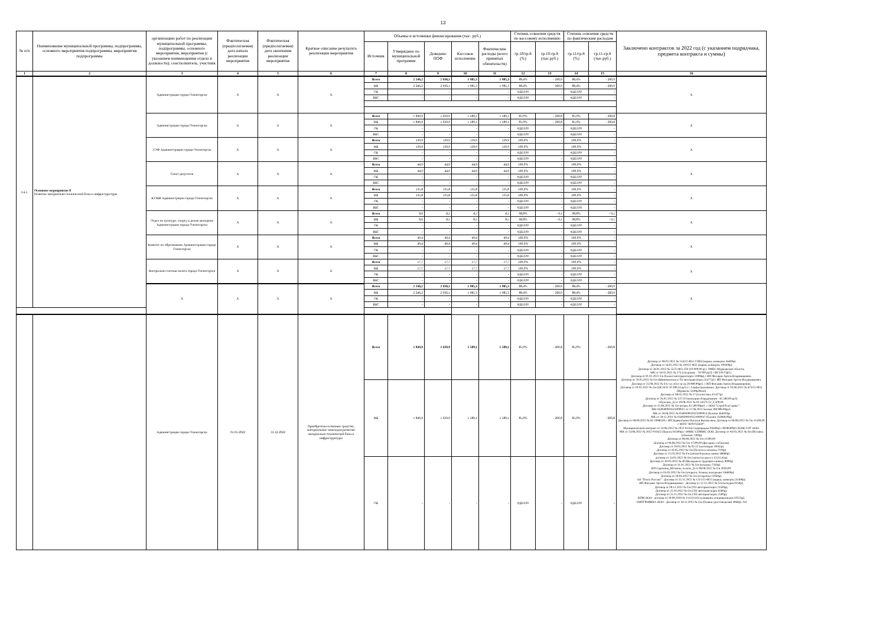13
| № п/п | Наименование муниципальной программы, подпрограммы, основного мероприятия подпрограммы, мероприятия подпрограммы | организацию работ по реализации муниципальной программы, подпрограммы, основного мероприятия, мероприятия (с указанием наименования отдела и должности); соисполнитель, участник | Фактическая (предполагаемая) дата начала реализации мероприятия | Фактическая (предполагаемая) дата окончания реализации мероприятия | Краткое описание результата реализации мероприятия | Объемы и источники финансирования (тыс. руб.) | | | | | Степень освоения средств по кассовому исполнению | | Степень освоения средств по фактическим расходам | | Заключено контрактов за 2022 год (с указанием подрядчика, предмета контракта и суммы) |
| --- | --- | --- | --- | --- | --- | --- | --- | --- | --- | --- | --- | --- | --- | --- | --- |
| | | | | | | Источник | Утверждено по муниципальной программе | Доведено ПОФ | Кассовое исполнение | Фактические расходы (всего принятых обязательств) | гр.10/гр.8 (%) | гр.10-гр.8 (тыс.руб.) | гр.11/гр.8 (%) | гр.11-гр.8 (тыс.руб.) | |
| 1 | 2 | 3 | 4 | 5 | 6 | 7 | 8 | 9 | 10 | 11 | 12 | 13 | 14 | 15 | 16 |
| 3.4.1. | Основное мероприятие 8 Развитие материально-технической базы и инфраструктуры | Администрация города Оленегорска | X | X | X | Всего | 2 246,2 | 2 036,1 | 1 985,3 | 1 985,3 | 88,4% | - 260,9 | 88,4% | - 260,9 | X |
| | | | | | | МБ | 2 246,2 | 2 036,1 | 1 985,3 | 1 985,3 | 88,4% | - 260,9 | 88,4% | - 260,9 | |
| | | | | | | ОБ | - | - | - | - | #ДЕЛ/0! | - | #ДЕЛ/0! | - | |
| | | | | | | ВБС | - | - | - | - | #ДЕЛ/0! | - | #ДЕЛ/0! | - | |
| | | Администрация города Оленегорска | X | X | X | Всего | 1 849,9 | 1 639,9 | 1 589,1 | 1 589,1 | 85,9% | - 260,8 | 85,9% | - 260,8 | X |
| | | | | | | МБ | 1 849,9 | 1 639,9 | 1 589,1 | 1 589,1 | 85,9% | - 260,8 | 85,9% | - 260,8 | |
| | | | | | | ОБ | - | - | - | - | #ДЕЛ/0! | - | #ДЕЛ/0! | - | |
| | | | | | | ВБС | - | - | - | - | #ДЕЛ/0! | - | #ДЕЛ/0! | - | |
| | | УЭФ Администрации города Оленегорска | X | X | X | Всего | 139,9 | 139,9 | 139,9 | 139,9 | 100,0% | - | 100,0% | - | X |
| | | | | | | МБ | 139,9 | 139,9 | 139,9 | 139,9 | 100,0% | - | 100,0% | - | |
| | | | | | | ОБ | - | - | - | - | #ДЕЛ/0! | - | #ДЕЛ/0! | - | |
| | | | | | | ВБС | - | - | - | - | #ДЕЛ/0! | - | #ДЕЛ/0! | - | |
| | | Совет депутатов | X | X | X | Всего | 44,9 | 44,9 | 44,9 | 44,9 | 100,0% | - | 100,0% | - | X |
| | | | | | | МБ | 44,9 | 44,9 | 44,9 | 44,9 | 100,0% | - | 100,0% | - | |
| | | | | | | ОБ | - | - | - | - | #ДЕЛ/0! | - | #ДЕЛ/0! | - | |
| | | | | | | ВБС | - | - | - | - | #ДЕЛ/0! | - | #ДЕЛ/0! | - | |
| | | КУМИ Администрации города Оленегорска | X | X | X | Всего | 135,8 | 135,8 | 135,8 | 135,8 | 100,0% | - | 100,0% | - | X |
| | | | | | | МБ | 135,8 | 135,8 | 135,8 | 135,8 | 100,0% | - | 100,0% | - | |
| | | | | | | ОБ | - | - | - | - | #ДЕЛ/0! | - | #ДЕЛ/0! | - | |
| | | | | | | ВБС | - | - | - | - | #ДЕЛ/0! | - | #ДЕЛ/0! | - | |
| | | Отдел по культуре, спорту и делам молодежи Администрации города Оленегорска | X | X | X | Всего | 8,6 | 8,5 | 8,5 | 8,5 | 98,8% | - 0,1 | 98,8% | - 0,1 | X |
| | | | | | | МБ | 8,6 | 8,5 | 8,5 | 8,5 | 98,8% | - 0,1 | 98,8% | - 0,1 | |
| | | | | | | ОБ | - | - | - | - | #ДЕЛ/0! | - | #ДЕЛ/0! | - | |
| | | | | | | ВБС | - | - | - | - | #ДЕЛ/0! | - | #ДЕЛ/0! | - | |
| | | Комитет по образованию Администрации города Оленегорска | X | X | X | Всего | 49,4 | 49,4 | 49,4 | 49,4 | 100,0% | - | 100,0% | - | X |
| | | | | | | МБ | 49,4 | 49,4 | 49,4 | 49,4 | 100,0% | - | 100,0% | - | |
| | | | | | | ОБ | - | - | - | - | #ДЕЛ/0! | - | #ДЕЛ/0! | - | |
| | | | | | | ВБС | - | - | - | - | #ДЕЛ/0! | - | #ДЕЛ/0! | - | |
| | | Контрольно-счетная палата города Оленегорска | X | X | X | Всего | 17,7 | 17,7 | 17,7 | 17,7 | 100,0% | - | 100,0% | - | X |
| | | | | | | МБ | 17,7 | 17,7 | 17,7 | 17,7 | 100,0% | - | 100,0% | - | |
| | | | | | | ОБ | - | - | - | - | #ДЕЛ/0! | - | #ДЕЛ/0! | - | |
| | | | | | | ВБС | - | - | - | - | #ДЕЛ/0! | - | #ДЕЛ/0! | - | |
| | | X | X | X | X | Всего | 2 246,2 | 2 036,1 | 1 985,3 | 1 985,3 | 88,4% | - 260,9 | 88,4% | - 260,9 | X |
| | | | | | | МБ | 2 246,2 | 2 036,1 | 1 985,3 | 1 985,3 | 88,4% | - 260,9 | 88,4% | - 260,9 | |
| | | | | | | ОБ | - | - | - | - | #ДЕЛ/0! | - | #ДЕЛ/0! | - | |
| | | | | | | ВБС | - | - | - | - | #ДЕЛ/0! | - | #ДЕЛ/0! | - | |
| | | Администрация города Оленегорска | 01.01.2022 | 31.12.2022 | Приобретены основные средства, материальные запасыдля развития материально-технической базы и инфраструктуры | Всего | 1 849,9 | 1 639,9 | 1 589,1 | 1 589,1 | 85,9% | - 260,8 | 85,9% | - 260,8 | Договор от 08.02.2022 № 134/22-Ф51 ГЗПО (марки, конверты 45600р) Договор от 18.05.2022 № 410/22-Ф51 (марки, конверты 100300р) Договор от 28.01.2022 № 55/22-Ф51 ПУ (10 000,00 р) с УФПС Мурманской области; МК от 10.02.2022 № 273 (спецсвязь - 70 000 руб) с ФГУП ГЦСС. Договор от 01.02.2022 б/н Ремонт автотранспорта 31908р) с ИП Фатерин Артём Владимирович. Договор от 20.05.2022 № б/н (Шиномонтаж и ТО автотранспорта 31477р) с ИП Фатерин Артём Владимирович. Договор от 25.08.2022 № б/н тех обсл тр ср 28 989.00руб. с ИП Фатерин Артём Владимирович. Договор от 10.02.2022 № б/н (ОСАГО 10 390,54 руб.) с Альфастрахование. Договор от 03.06.2022 № 673/22-Ф51 (Журналы 5439р30коп) Договор от 08.02.2022 № 17 (статистика 43 877р) Договор от 26.01.2022 № 137 (Утилизация оборудования - 45 580,00 руб) Обучение_Д от 19.08.2022 № 01-54571/22_4 500,00. Договор от 25.08.2022 № б/н шторы 45 500.00руб. с ООО "СтройТехСервис". МК 0349300010321000022 от 27.06.2021 бензин 298 908.00руб. МК от 28.06.2022 № 0349300010322000014 (Бензин 364020р) МК от 28.12.2021 № 0349300010321000047 (бензин 333060,00р) Договор от 08.08.2022 № 85 10980,00 с ИП Бурмистрова Наталья Васильевна. Договор от 08.08.2022 № б/н 11500,00 с МУП "КРУГОЗОР". Муниципальный контракт от 24.06.2022 № 2022-011651 (картриджи 94500р) с РЕФОРМА КОНСАЛТ ООО. МК от 24.06.2022 № 2022-011652 (Бумага 81500р) с ОФИС-СЕРВИС ООО. Договор от 04.03.2022 № б/н (Вставка таблички 7400р) Договор от 08.08.2022 № б/н 11500,00 Договор от 08.08.2022 № б/н 17200,00 (фасадные таблички) Договор от 19.05.2022 № 02-22 (хозтовары 10042р) Договор от 20.05.2022 № б/н (Печати и штампы 7100р) Договор от 21.03.2022 № б/н (автомобильные шины 48680р) договор от 24.05.2022 № б/н (запчасти кресел 12215,41р) Договор от 30.05.2022 № 40 (Вкладыш в трудовую книжку 9000р) Договор от 31.01.2022 № б/н (штампы 7350р) ИП Сорокина_Штампы, печати_Д от 08.08.2022 № б/н 3050,00. Договор от 04.03.2022 № б/н (открытк, бланки, вкладыши 136800р) Договор от 18.04.2022 № б/н (открытки 12950р). АО "Почта России" - Договор от 25.11.2022 № 1211/22-Ф51 (марки, конверты 31400р). ИП Фатерин Артём Владимирович - Договор от 12.12.2022 № б/н (колодки 9250р), Договор от 09.12.2022 № б/н (ТО автотранспорта 21500р), Договор от 25.10.2022 № б/н (ТО автотранспорта 6500р), Договор от 25.11.2022 № б/н (ТО автотранспорта 2500р). ВПМ ООО - договор от 29.09.2020 № 11/СО (обслуживание кондиционеров 20223р). АМПГРАФИКА ООО - Договор от 18.11.2022 № б/н (бланки удостоверений 4060р). АО |
| | | | | | | МБ | 1 849,9 | 1 639,9 | 1 589,1 | 1 589,1 | 85,9% | - 260,8 | 85,9% | - 260,8 | |
| | | | | | | ОБ | - | - | - | - | #ДЕЛ/0! | - | #ДЕЛ/0! | - | |